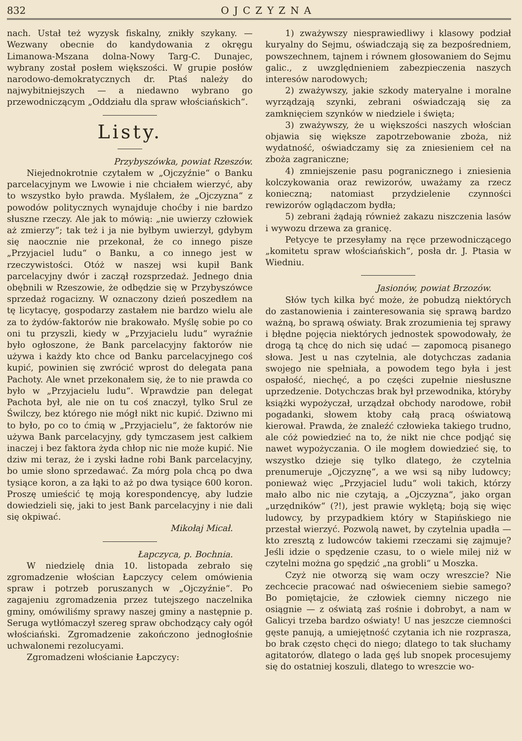832 OJCZYZNA
nach. Ustał też wyzysk fiskalny, znikły szykany. — Wezwany obecnie do kandydowania z okręgu Limanowa-Mszana dolna-Nowy Targ-C. Dunajec, wybrany został posłem większości. W grupie posłów narodowo-demokratycznych dr. Ptaś należy do najwybitniejszych — a niedawno wybrano go przewodniczącym „Oddziału dla spraw włościańskich“.
Listy.
Przybyszówka, powiat Rzeszów.
Niejednokrotnie czytałem w „Ojczyźnie“ o Banku parcelacyjnym we Lwowie i nie chciałem wierzyć, aby to wszystko było prawda. Myślałem, że „Ojczyzna“ z powodów politycznych wynajduje choćby i nie bardzo słuszne rzeczy. Ale jak to mówią: „nie uwierzy człowiek aż zmierzy“; tak też i ja nie byłbym uwierzył, gdybym się naocznie nie przekonał, że co innego pisze „Przyjaciel ludu“ o Banku, a co innego jest w rzeczywistości. Otóż w naszej wsi kupił Bank parcelacyjny dwór i zaczął rozsprzedaż. Jednego dnia obębnili w Rzeszowie, że odbędzie się w Przybyszówce sprzedaż rogacizny. W oznaczony dzień poszedłem na tę licytacyę, gospodarzy zastałem nie bardzo wielu ale za to żydów-faktorów nie brakowało. Myślę sobie po co oni tu przyszli, kiedy w „Przyjacielu ludu“ wyraźnie było ogłoszone, że Bank parcelacyjny faktorów nie używa i każdy kto chce od Banku parcelacyjnego coś kupić, powinien się zwrócić wprost do delegata pana Pachoty. Ale wnet przekonałem się, że to nie prawda co było w „Przyjacielu ludu“. Wprawdzie pan delegat Pachota był, ale nie on tu coś znaczył, tylko Srul ze Świlczy, bez którego nie mógł nikt nic kupić. Dziwno mi to było, po co to ćmią w „Przyjacielu“, że faktorów nie używa Bank parcelacyjny, gdy tymczasem jest całkiem inaczej i bez faktora żyda chłop nic nie może kupić. Nie dziw mi teraz, że i zyski ładne robi Bank parcelacyjny, bo umie słono sprzedawać. Za mórg pola chcą po dwa tysiące koron, a za łąki to aż po dwa tysiące 600 koron. Proszę umieścić tę moją korespondencyę, aby ludzie dowiedzieli się, jaki to jest Bank parcelacyjny i nie dali się okpiwać.
Mikołaj Micał.
Łapczyca, p. Bochnia.
W niedzielę dnia 10. listopada zebrało się zgromadzenie włościan Łapczycy celem omówienia spraw i potrzeb poruszanych w „Ojczyźnie“. Po zagajeniu zgromadzenia przez tutejszego naczelnika gminy, omówiliśmy sprawy naszej gminy a następnie p. Seruga wytłómaczył szereg spraw obchodzący cały ogół włościański. Zgromadzenie zakończono jednogłośnie uchwalonemi rezolucyami.
Zgromadzeni włościanie Łapczycy:
1) zważywszy niesprawiedliwy i klasowy podział kuryalny do Sejmu, oświadczają się za bezpośredniem, powszechnem, tajnem i równem głosowaniem do Sejmu galic., z uwzględnieniem zabezpieczenia naszych interesów narodowych;
2) zważywszy, jakie szkody materyalne i moralne wyrządzają szynki, zebrani oświadczają się za zamknięciem szynków w niedziele i święta;
3) zważywszy, że u większości naszych włościan objawia się większe zapotrzebowanie zboża, niż wydatność, oświadczamy się za zniesieniem ceł na zboża zagraniczne;
4) zmniejszenie pasu pogranicznego i zniesienia kolczykowania oraz rewizorów, uważamy za rzecz konieczną; natomiast przydzielenie czynności rewizorów oglądaczom bydła;
5) zebrani żądają również zakazu niszczenia lasów i wywozu drzewa za granicę.
Petycye te przesyłamy na ręce przewodniczącego „komitetu spraw włościańskich“, posła dr. J. Ptasia w Wiedniu.
Jasionów, powiat Brzozów.
Słów tych kilka być może, że pobudzą niektórych do zastanowienia i zainteresowania się sprawą bardzo ważną, bo sprawą oświaty. Brak zrozumienia tej sprawy i błędne pojęcia niektórych jednostek spowodowały, że drogą tą chcę do nich się udać — zapomocą pisanego słowa. Jest u nas czytelnia, ale dotychczas zadania swojego nie spełniała, a powodem tego była i jest ospałość, niechęć, a po części zupełnie niesłuszne uprzedzenie. Dotychczas brak był przewodnika, któryby książki wypożyczał, urządzał obchody narodowe, robił pogadanki, słowem ktoby całą pracą oświatową kierował. Prawda, że znaleźć człowieka takiego trudno, ale cóż powiedzieć na to, że nikt nie chce podjąć się nawet wypożyczania. O ile mogłem dowiedzieć się, to wszystko dzieje się tylko dlatego, że czytelnia prenumeruje „Ojczyznę“, a we wsi są niby ludowcy; ponieważ więc „Przyjaciel ludu“ woli takich, którzy mało albo nic nie czytają, a „Ojczyzna“, jako organ „urzędników“ (?!), jest prawie wyklętą; boją się więc ludowcy, by przypadkiem który w Stapińskiego nie przestał wierzyć. Pozwolą nawet, by czytelnia upadła — kto zresztą z ludowców takiemi rzeczami się zajmuje? Jeśli idzie o spędzenie czasu, to o wiele milej niż w czytelni można go spędzić „na grobli“ u Moszka.
Czyż nie otworzą się wam oczy wreszcie? Nie zechcecie pracować nad oświeceniem siebie samego? Bo pomiętajcie, że człowiek ciemny niczego nie osiągnie — z oświatą zaś rośnie i dobrobyt, a nam w Galicyi trzeba bardzo oświaty! U nas jeszcze ciemności gęste panują, a umiejętność czytania ich nie rozprasza, bo brak często chęci do niego; dlatego to tak słuchamy agitatorów, dlatego o lada gęś lub snopek procesujemy się do ostatniej koszuli, dlatego to wreszcie wo-